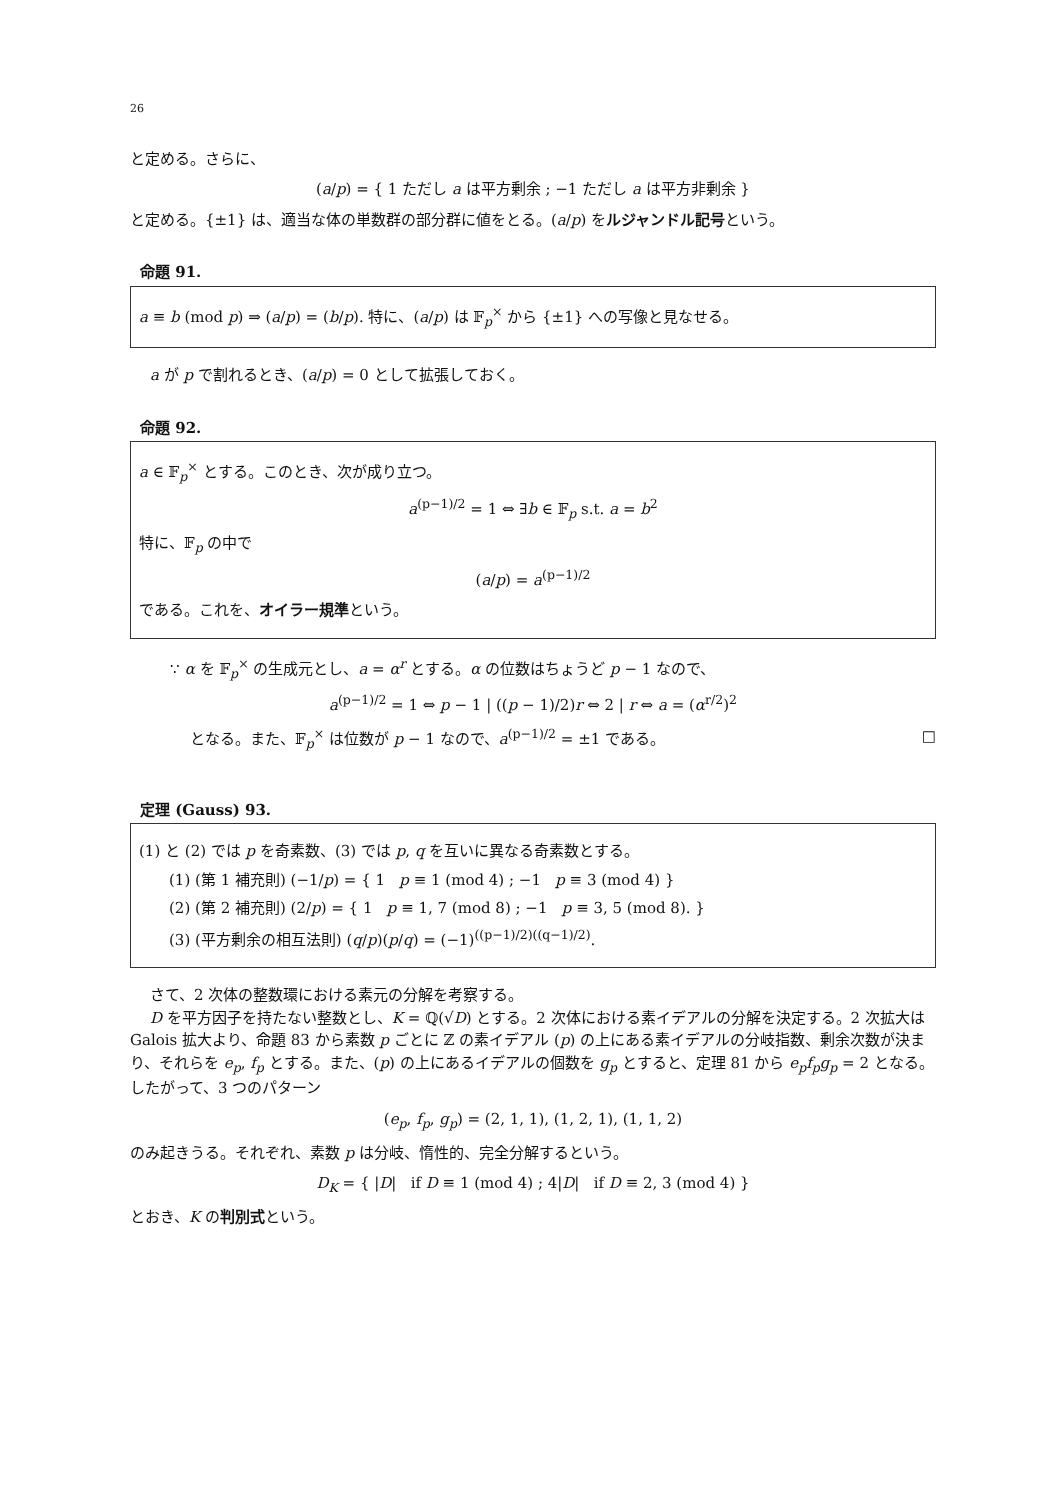26
と定める。さらに、
(a/p) = { 1 ただし a は平方剰余 ; −1 ただし a は平方非剰余 }
と定める。{±1} は、適当な体の単数群の部分群に値をとる。(a/p) をルジャンドル記号という。
命題 91.
a ≡ b (mod p) ⇒ (a/p) = (b/p). 特に、(a/p) は 𝔽<sub>p</sub><sup>×</sup> から {±1} への写像と見なせる。
a が p で割れるとき、(a/p) = 0 として拡張しておく。
命題 92.
a ∈ 𝔽<sub>p</sub><sup>×</sup> とする。このとき、次が成り立つ。
a<sup>(p−1)/2</sup> = 1 ⇔ ∃b ∈ 𝔽<sub>p</sub> s.t. a = b<sup>2</sup>
特に、𝔽<sub>p</sub> の中で
(a/p) = a<sup>(p−1)/2</sup>
である。これを、オイラー規準という。
∵ α を 𝔽<sub>p</sub><sup>×</sup> の生成元とし、a = α<sup>r</sup> とする。α の位数はちょうど p − 1 なので、
a<sup>(p−1)/2</sup> = 1 ⇔ p − 1 | ((p − 1)/2)r ⇔ 2 | r ⇔ a = (α<sup>r/2</sup>)<sup>2</sup>
となる。また、𝔽<sub>p</sub><sup>×</sup> は位数が p − 1 なので、a<sup>(p−1)/2</sup> = ±1 である。 □
定理 (Gauss) 93.
(1) と (2) では p を奇素数、(3) では p, q を互いに異なる奇素数とする。
(1) (第 1 補充則) (−1/p) = { 1 p ≡ 1 (mod 4) ; −1 p ≡ 3 (mod 4) }
(2) (第 2 補充則) (2/p) = { 1 p ≡ 1, 7 (mod 8) ; −1 p ≡ 3, 5 (mod 8). }
(3) (平方剰余の相互法則) (q/p)(p/q) = (−1)<sup>((p−1)/2)((q−1)/2)</sup>.
さて、2 次体の整数環における素元の分解を考察する。
D を平方因子を持たない整数とし、K = ℚ(√D) とする。2 次体における素イデアルの分解を決定する。2 次拡大は Galois 拡大より、命題 83 から素数 p ごとに ℤ の素イデアル (p) の上にある素イデアルの分岐指数、剰余次数が決まり、それらを e<sub>p</sub>, f<sub>p</sub> とする。また、(p) の上にあるイデアルの個数を g<sub>p</sub> とすると、定理 81 から e<sub>p</sub>f<sub>p</sub>g<sub>p</sub> = 2 となる。したがって、3 つのパターン
(e<sub>p</sub>, f<sub>p</sub>, g<sub>p</sub>) = (2, 1, 1), (1, 2, 1), (1, 1, 2)
のみ起きうる。それぞれ、素数 p は分岐、惰性的、完全分解するという。
D<sub>K</sub> = { |D| if D ≡ 1 (mod 4) ; 4|D| if D ≡ 2, 3 (mod 4) }
とおき、K の判別式という。